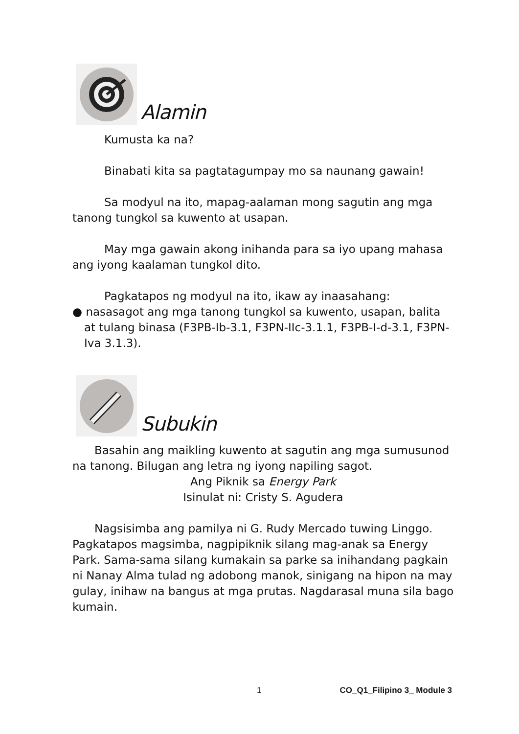Alamin
Kumusta ka na?
Binabati kita sa pagtatagumpay mo sa naunang gawain!
Sa modyul na ito, mapag-aalaman mong sagutin ang mga tanong tungkol sa kuwento at usapan.
May mga gawain akong inihanda para sa iyo upang mahasa ang iyong kaalaman tungkol dito.
Pagkatapos ng modyul na ito, ikaw ay inaasahang:
● nasasagot ang mga tanong tungkol sa kuwento, usapan, balita at tulang binasa (F3PB-Ib-3.1, F3PN-IIc-3.1.1, F3PB-I-d-3.1, F3PN-Iva 3.1.3).
Subukin
Basahin ang maikling kuwento at sagutin ang mga sumusunod na tanong. Bilugan ang letra ng iyong napiling sagot.
Ang Piknik sa Energy Park
Isinulat ni: Cristy S. Agudera
Nagsisimba ang pamilya ni G. Rudy Mercado tuwing Linggo. Pagkatapos magsimba, nagpipiknik silang mag-anak sa Energy Park. Sama-sama silang kumakain sa parke sa inihandang pagkain ni Nanay Alma tulad ng adobong manok, sinigang na hipon na may gulay, inihaw na bangus at mga prutas. Nagdarasal muna sila bago kumain.
1 CO_Q1_Filipino 3_ Module 3